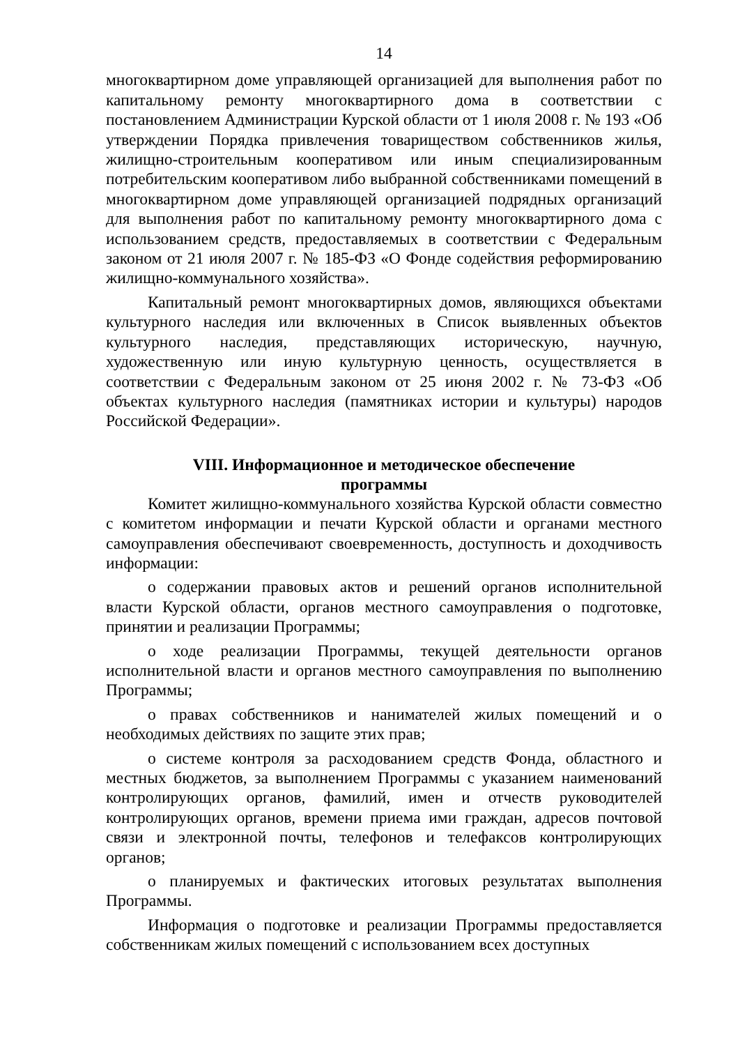14
многоквартирном доме управляющей организацией для выполнения работ по капитальному ремонту многоквартирного дома в соответствии с постановлением Администрации Курской области от 1 июля 2008 г. № 193 «Об утверждении Порядка привлечения товариществом собственников жилья, жилищно-строительным кооперативом или иным специализированным потребительским кооперативом либо выбранной собственниками помещений в многоквартирном доме управляющей организацией подрядных организаций для выполнения работ по капитальному ремонту многоквартирного дома с использованием средств, предоставляемых в соответствии с Федеральным законом от 21 июля 2007 г. № 185-ФЗ «О Фонде содействия реформированию жилищно-коммунального хозяйства».
Капитальный ремонт многоквартирных домов, являющихся объектами культурного наследия или включенных в Список выявленных объектов культурного наследия, представляющих историческую, научную, художественную или иную культурную ценность, осуществляется в соответствии с Федеральным законом от 25 июня 2002 г. № 73-ФЗ «Об объектах культурного наследия (памятниках истории и культуры) народов Российской Федерации».
VIII. Информационное и методическое обеспечение
программы
Комитет жилищно-коммунального хозяйства Курской области совместно с комитетом информации и печати Курской области и органами местного самоуправления обеспечивают своевременность, доступность и доходчивость информации:
о содержании правовых актов и решений органов исполнительной власти Курской области, органов местного самоуправления о подготовке, принятии и реализации Программы;
о ходе реализации Программы, текущей деятельности органов исполнительной власти и органов местного самоуправления по выполнению Программы;
о правах собственников и нанимателей жилых помещений и о необходимых действиях по защите этих прав;
о системе контроля за расходованием средств Фонда, областного и местных бюджетов, за выполнением Программы с указанием наименований контролирующих органов, фамилий, имен и отчеств руководителей контролирующих органов, времени приема ими граждан, адресов почтовой связи и электронной почты, телефонов и телефаксов контролирующих органов;
о планируемых и фактических итоговых результатах выполнения Программы.
Информация о подготовке и реализации Программы предоставляется собственникам жилых помещений с использованием всех доступных